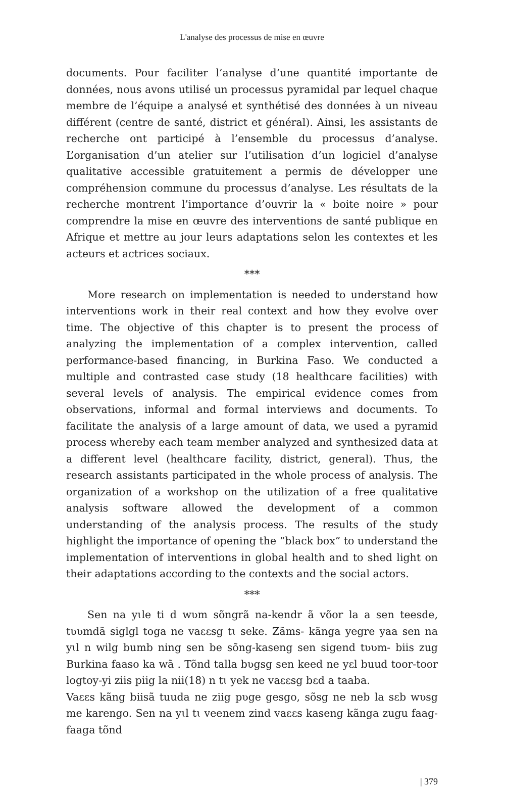L'analyse des processus de mise en œuvre
documents. Pour faciliter l’analyse d’une quantité importante de données, nous avons utilisé un processus pyramidal par lequel chaque membre de l’équipe a analysé et synthétisé des données à un niveau différent (centre de santé, district et général). Ainsi, les assistants de recherche ont participé à l’ensemble du processus d’analyse. L’organisation d’un atelier sur l’utilisation d’un logiciel d’analyse qualitative accessible gratuitement a permis de développer une compréhension commune du processus d’analyse. Les résultats de la recherche montrent l’importance d’ouvrir la « boite noire » pour comprendre la mise en œuvre des interventions de santé publique en Afrique et mettre au jour leurs adaptations selon les contextes et les acteurs et actrices sociaux.
***
More research on implementation is needed to understand how interventions work in their real context and how they evolve over time. The objective of this chapter is to present the process of analyzing the implementation of a complex intervention, called performance-based financing, in Burkina Faso. We conducted a multiple and contrasted case study (18 healthcare facilities) with several levels of analysis. The empirical evidence comes from observations, informal and formal interviews and documents. To facilitate the analysis of a large amount of data, we used a pyramid process whereby each team member analyzed and synthesized data at a different level (healthcare facility, district, general). Thus, the research assistants participated in the whole process of analysis. The organization of a workshop on the utilization of a free qualitative analysis software allowed the development of a common understanding of the analysis process. The results of the study highlight the importance of opening the “black box” to understand the implementation of interventions in global health and to shed light on their adaptations according to the contexts and the social actors.
***
Sen na yɩle ti d wʋm sõngrã na-kendr ã võor la a sen teesde, tʋʋmdã siglgl toga ne vaɛɛsg tɩ seke. Zãms- kãnga yegre yaa sen na yɩl n wilg bumb ning sen be sõng-kaseng sen sigend tʋʋm- biis zug Burkina faaso ka wã . Tõnd talla bʋgsg sen keed ne yɛl buud toor-toor logtoy-yi ziis piig la nii(18) n tɩ yek ne vaɛɛsg bɛd a taaba.
Vaɛɛs kãng biisã tuuda ne ziig pʋge gesgo, sõsg ne neb la sɛb wʋsg me karengo. Sen na yɩl tɩ veenem zind vaɛɛs kaseng kãnga zugu faag-faaga tõnd
| 379